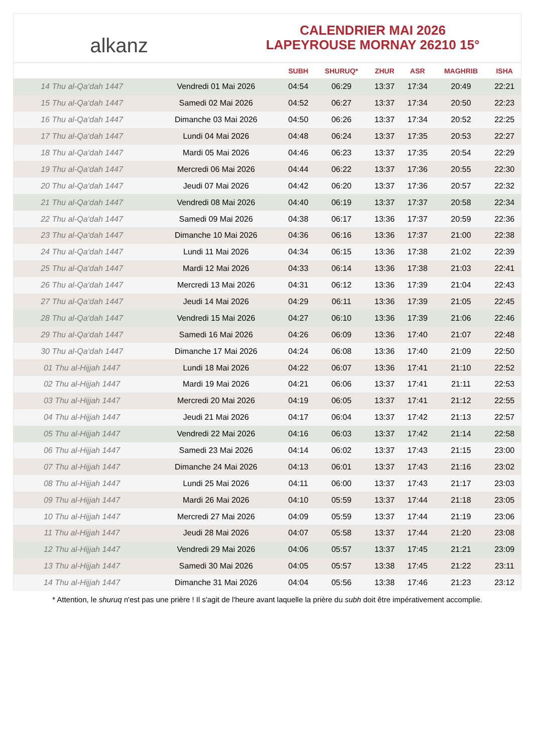alkanz
CALENDRIER MAI 2026
LAPEYROUSE MORNAY 26210 15°
| | | SUBH | SHURUQ* | ZHUR | ASR | MAGHRIB | ISHA |
| --- | --- | --- | --- | --- | --- | --- | --- |
| 14 Thu al-Qa‘dah 1447 | Vendredi 01 Mai 2026 | 04:54 | 06:29 | 13:37 | 17:34 | 20:49 | 22:21 |
| 15 Thu al-Qa‘dah 1447 | Samedi 02 Mai 2026 | 04:52 | 06:27 | 13:37 | 17:34 | 20:50 | 22:23 |
| 16 Thu al-Qa‘dah 1447 | Dimanche 03 Mai 2026 | 04:50 | 06:26 | 13:37 | 17:34 | 20:52 | 22:25 |
| 17 Thu al-Qa‘dah 1447 | Lundi 04 Mai 2026 | 04:48 | 06:24 | 13:37 | 17:35 | 20:53 | 22:27 |
| 18 Thu al-Qa‘dah 1447 | Mardi 05 Mai 2026 | 04:46 | 06:23 | 13:37 | 17:35 | 20:54 | 22:29 |
| 19 Thu al-Qa‘dah 1447 | Mercredi 06 Mai 2026 | 04:44 | 06:22 | 13:37 | 17:36 | 20:55 | 22:30 |
| 20 Thu al-Qa‘dah 1447 | Jeudi 07 Mai 2026 | 04:42 | 06:20 | 13:37 | 17:36 | 20:57 | 22:32 |
| 21 Thu al-Qa‘dah 1447 | Vendredi 08 Mai 2026 | 04:40 | 06:19 | 13:37 | 17:37 | 20:58 | 22:34 |
| 22 Thu al-Qa‘dah 1447 | Samedi 09 Mai 2026 | 04:38 | 06:17 | 13:36 | 17:37 | 20:59 | 22:36 |
| 23 Thu al-Qa‘dah 1447 | Dimanche 10 Mai 2026 | 04:36 | 06:16 | 13:36 | 17:37 | 21:00 | 22:38 |
| 24 Thu al-Qa‘dah 1447 | Lundi 11 Mai 2026 | 04:34 | 06:15 | 13:36 | 17:38 | 21:02 | 22:39 |
| 25 Thu al-Qa‘dah 1447 | Mardi 12 Mai 2026 | 04:33 | 06:14 | 13:36 | 17:38 | 21:03 | 22:41 |
| 26 Thu al-Qa‘dah 1447 | Mercredi 13 Mai 2026 | 04:31 | 06:12 | 13:36 | 17:39 | 21:04 | 22:43 |
| 27 Thu al-Qa‘dah 1447 | Jeudi 14 Mai 2026 | 04:29 | 06:11 | 13:36 | 17:39 | 21:05 | 22:45 |
| 28 Thu al-Qa‘dah 1447 | Vendredi 15 Mai 2026 | 04:27 | 06:10 | 13:36 | 17:39 | 21:06 | 22:46 |
| 29 Thu al-Qa‘dah 1447 | Samedi 16 Mai 2026 | 04:26 | 06:09 | 13:36 | 17:40 | 21:07 | 22:48 |
| 30 Thu al-Qa‘dah 1447 | Dimanche 17 Mai 2026 | 04:24 | 06:08 | 13:36 | 17:40 | 21:09 | 22:50 |
| 01 Thu al-Hijjah 1447 | Lundi 18 Mai 2026 | 04:22 | 06:07 | 13:36 | 17:41 | 21:10 | 22:52 |
| 02 Thu al-Hijjah 1447 | Mardi 19 Mai 2026 | 04:21 | 06:06 | 13:37 | 17:41 | 21:11 | 22:53 |
| 03 Thu al-Hijjah 1447 | Mercredi 20 Mai 2026 | 04:19 | 06:05 | 13:37 | 17:41 | 21:12 | 22:55 |
| 04 Thu al-Hijjah 1447 | Jeudi 21 Mai 2026 | 04:17 | 06:04 | 13:37 | 17:42 | 21:13 | 22:57 |
| 05 Thu al-Hijjah 1447 | Vendredi 22 Mai 2026 | 04:16 | 06:03 | 13:37 | 17:42 | 21:14 | 22:58 |
| 06 Thu al-Hijjah 1447 | Samedi 23 Mai 2026 | 04:14 | 06:02 | 13:37 | 17:43 | 21:15 | 23:00 |
| 07 Thu al-Hijjah 1447 | Dimanche 24 Mai 2026 | 04:13 | 06:01 | 13:37 | 17:43 | 21:16 | 23:02 |
| 08 Thu al-Hijjah 1447 | Lundi 25 Mai 2026 | 04:11 | 06:00 | 13:37 | 17:43 | 21:17 | 23:03 |
| 09 Thu al-Hijjah 1447 | Mardi 26 Mai 2026 | 04:10 | 05:59 | 13:37 | 17:44 | 21:18 | 23:05 |
| 10 Thu al-Hijjah 1447 | Mercredi 27 Mai 2026 | 04:09 | 05:59 | 13:37 | 17:44 | 21:19 | 23:06 |
| 11 Thu al-Hijjah 1447 | Jeudi 28 Mai 2026 | 04:07 | 05:58 | 13:37 | 17:44 | 21:20 | 23:08 |
| 12 Thu al-Hijjah 1447 | Vendredi 29 Mai 2026 | 04:06 | 05:57 | 13:37 | 17:45 | 21:21 | 23:09 |
| 13 Thu al-Hijjah 1447 | Samedi 30 Mai 2026 | 04:05 | 05:57 | 13:38 | 17:45 | 21:22 | 23:11 |
| 14 Thu al-Hijjah 1447 | Dimanche 31 Mai 2026 | 04:04 | 05:56 | 13:38 | 17:46 | 21:23 | 23:12 |
* Attention, le shuruq n'est pas une prière ! Il s'agit de l'heure avant laquelle la prière du subh doit être impérativement accomplie.